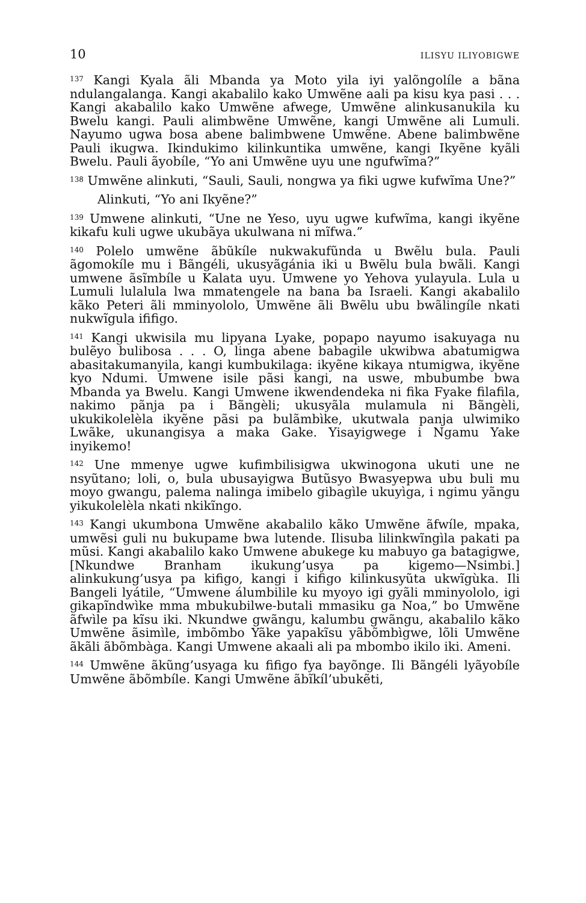10 ILISYU ILIYOBIGWE
<sup>137</sup> Kangi Kyala ãli Mbanda ya Moto yila iyi yalõngolíle a bãna ndulangalanga. Kangi akabalilo kako Umwẽne aali pa kisu kya pasi . . . Kangi akabalilo kako Umwẽne afwege, Umwẽne alinkusanukila ku Bwelu kangi. Pauli alimbwẽne Umwẽne, kangi Umwẽne ali Lumuli. Nayumo ugwa bosa abene balimbwene Umwẽne. Abene balimbwẽne Pauli ikugwa. Ikindukimo kilinkuntika umwẽne, kangi Ikyẽne kyãli Bwelu. Pauli ãyobíle, “Yo ani Umwẽne uyu une ngufwĩma?”
<sup>138</sup> Umwẽne alinkuti, “Sauli, Sauli, nongwa ya fiki ugwe kufwĩma Une?”
Alinkuti, “Yo ani Ikyẽne?”
<sup>139</sup> Umwene alinkuti, “Une ne Yeso, uyu ugwe kufwĩma, kangi ikyẽne kikafu kuli ugwe ukubãya ukulwana ni mĩfwa.”
<sup>140</sup> Polelo umwẽne ãbũkíle nukwakufũnda u Bwẽlu bula. Pauli ãgomokíle mu i Bãngéli, ukusyãgánia iki u Bwẽlu bula bwãli. Kangi umwene ãsĩmbíle u Kalata uyu. Umwene yo Yehova yulayula. Lula u Lumuli lulalula lwa mmatengele na bana ba Israeli. Kangi akabalilo kãko Peteri ãli mminyololo, Umwẽne ãli Bwẽlu ubu bwãlingíle nkati nukwĩgula ififigo.
<sup>141</sup> Kangi ukwisila mu lipyana Lyake, popapo nayumo isakuyaga nu bulẽyo bulibosa . . . O, linga abene babagile ukwibwa abatumigwa abasitakumanyila, kangi kumbukilaga: ikyẽne kikaya ntumigwa, ikyẽne kyo Ndumi. Umwene isile pãsi kangi, na uswe, mbubumbe bwa Mbanda ya Bwelu. Kangi Umwene ikwendendeka ni fika Fyake filafila, nakimo pãnja pa i Bãngèli; ukusyãla mulamula ni Bãngèli, ukukikolelèla ikyẽne pãsi pa bulãmbìke, ukutwala panja ulwimiko Lwãke, ukunangisya a maka Gake. Yisayigwege i Ngamu Yake inyikemo!
<sup>142</sup> Une mmenye ugwe kufimbilisigwa ukwinogona ukuti une ne nsyũtano; loli, o, bula ubusayigwa Butũsyo Bwasyepwa ubu buli mu moyo gwangu, palema nalinga imibelo gibagìle ukuyìga, i ngimu yãngu yikukolelèla nkati nkikĩngo.
<sup>143</sup> Kangi ukumbona Umwẽne akabalilo kãko Umwẽne ãfwíle, mpaka, umwẽsi guli nu bukupame bwa lutende. Ilisuba lilinkwĩngìla pakati pa mũsi. Kangi akabalilo kako Umwene abukege ku mabuyo ga batagigwe, [Nkundwe Branham ikukung’usya pa kigemo—Nsimbi.] alinkukung’usya pa kifigo, kangi i kifigo kilinkusyũta ukwĩgùka. Ili Bangeli lyátile, “Umwene álumbilile ku myoyo igi gyãli mminyololo, igi gikapĩndwìke mma mbukubilwe-butali mmasiku ga Noa,” bo Umwẽne ãfwìle pa kĩsu iki. Nkundwe gwãngu, kalumbu gwãngu, akabalilo kãko Umwẽne ãsimìle, imbõmbo Yãke yapakĩsu yãbõmbìgwe, lõli Umwẽne ãkãli ãbõmbàga. Kangi Umwene akaali ali pa mbombo ikilo iki. Ameni.
<sup>144</sup> Umwẽne ãkũng’usyaga ku fifigo fya bayõnge. Ili Bãngéli lyãyobíle Umwẽne ãbõmbíle. Kangi Umwẽne ãbĩkíl’ubukẽti,